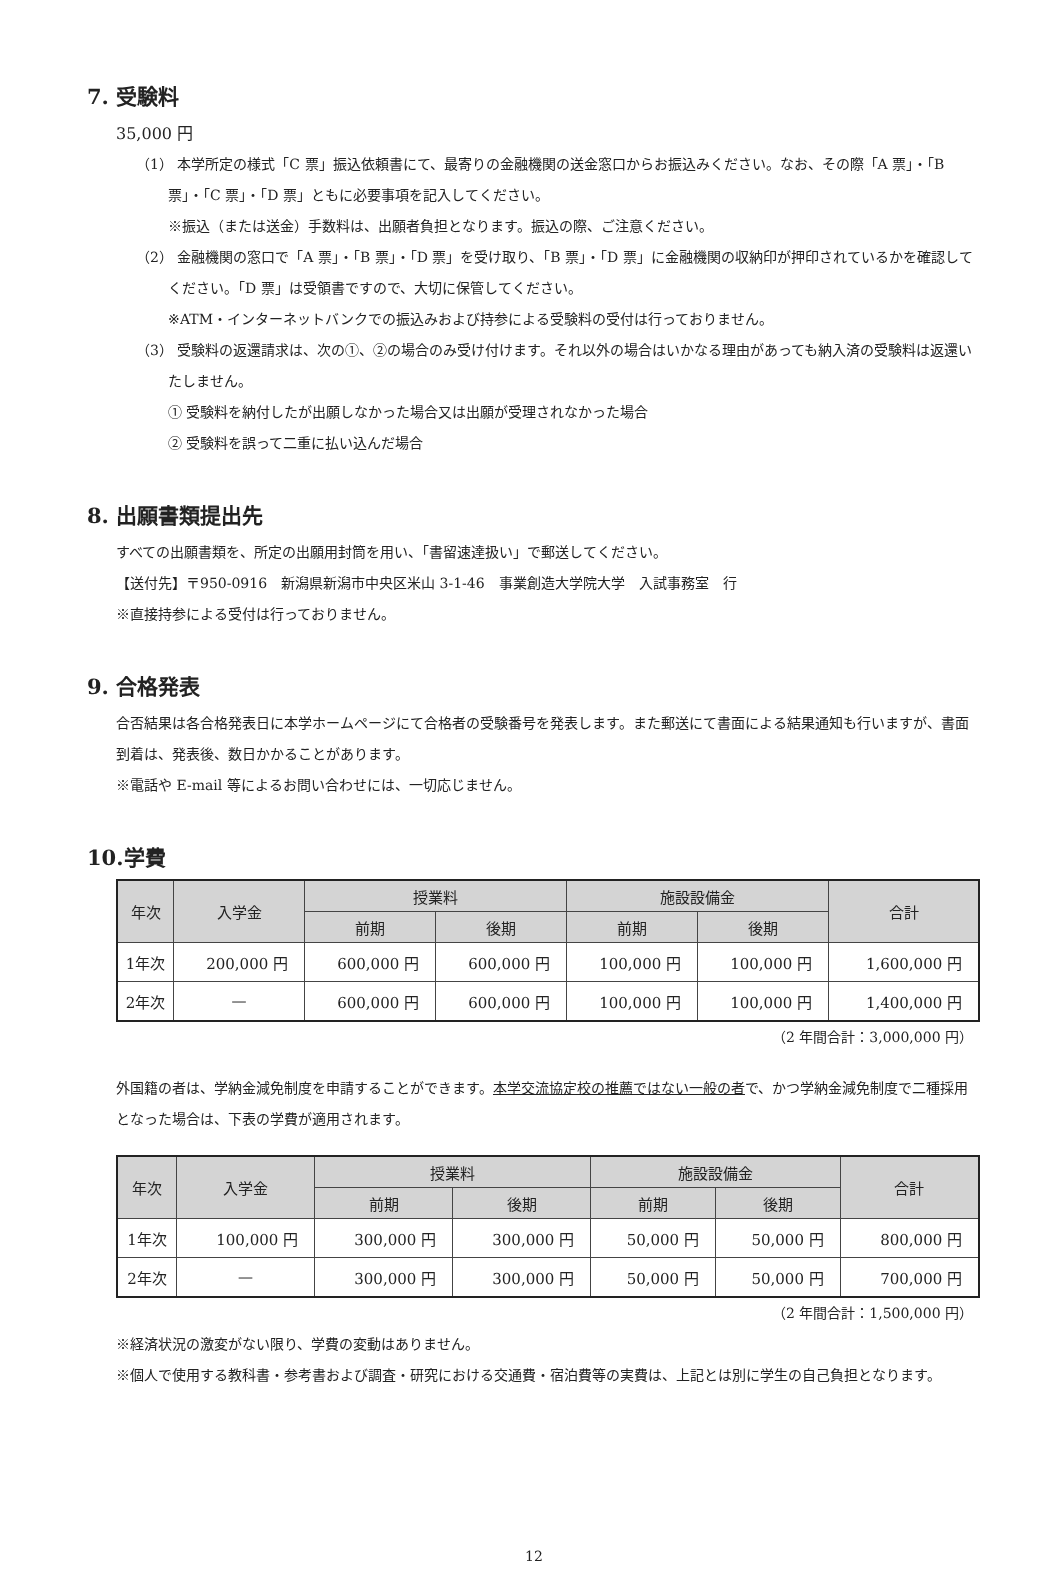7. 受験料
35,000 円
（1） 本学所定の様式「C 票」振込依頼書にて、最寄りの金融機関の送金窓口からお振込みください。なお、その際「A 票」・「B 票」・「C 票」・「D 票」ともに必要事項を記入してください。
※振込（または送金）手数料は、出願者負担となります。振込の際、ご注意ください。
（2） 金融機関の窓口で「A 票」・「B 票」・「D 票」を受け取り、「B 票」・「D 票」に金融機関の収納印が押印されているかを確認してください。「D 票」は受領書ですので、大切に保管してください。
※ATM・インターネットバンクでの振込みおよび持参による受験料の受付は行っておりません。
（3） 受験料の返還請求は、次の①、②の場合のみ受け付けます。それ以外の場合はいかなる理由があっても納入済の受験料は返還いたしません。
① 受験料を納付したが出願しなかった場合又は出願が受理されなかった場合
② 受験料を誤って二重に払い込んだ場合
8. 出願書類提出先
すべての出願書類を、所定の出願用封筒を用い、「書留速達扱い」で郵送してください。
【送付先】〒950-0916　新潟県新潟市中央区米山 3-1-46　事業創造大学院大学　入試事務室　行
※直接持参による受付は行っておりません。
9. 合格発表
合否結果は各合格発表日に本学ホームページにて合格者の受験番号を発表します。また郵送にて書面による結果通知も行いますが、書面到着は、発表後、数日かかることがあります。
※電話や E-mail 等によるお問い合わせには、一切応じません。
10.学費
| 年次 | 入学金 | 授業料 | | 施設設備金 | | 合計 |
| --- | --- | --- | --- | --- | --- | --- |
| | | 前期 | 後期 | 前期 | 後期 | |
| 1年次 | 200,000 円 | 600,000 円 | 600,000 円 | 100,000 円 | 100,000 円 | 1,600,000 円 |
| 2年次 | — | 600,000 円 | 600,000 円 | 100,000 円 | 100,000 円 | 1,400,000 円 |
（2 年間合計：3,000,000 円）
外国籍の者は、学納金減免制度を申請することができます。本学交流協定校の推薦ではない一般の者で、かつ学納金減免制度で二種採用となった場合は、下表の学費が適用されます。
| 年次 | 入学金 | 授業料 | | 施設設備金 | | 合計 |
| --- | --- | --- | --- | --- | --- | --- |
| | | 前期 | 後期 | 前期 | 後期 | |
| 1年次 | 100,000 円 | 300,000 円 | 300,000 円 | 50,000 円 | 50,000 円 | 800,000 円 |
| 2年次 | — | 300,000 円 | 300,000 円 | 50,000 円 | 50,000 円 | 700,000 円 |
（2 年間合計：1,500,000 円）
※経済状況の激変がない限り、学費の変動はありません。
※個人で使用する教科書・参考書および調査・研究における交通費・宿泊費等の実費は、上記とは別に学生の自己負担となります。
12